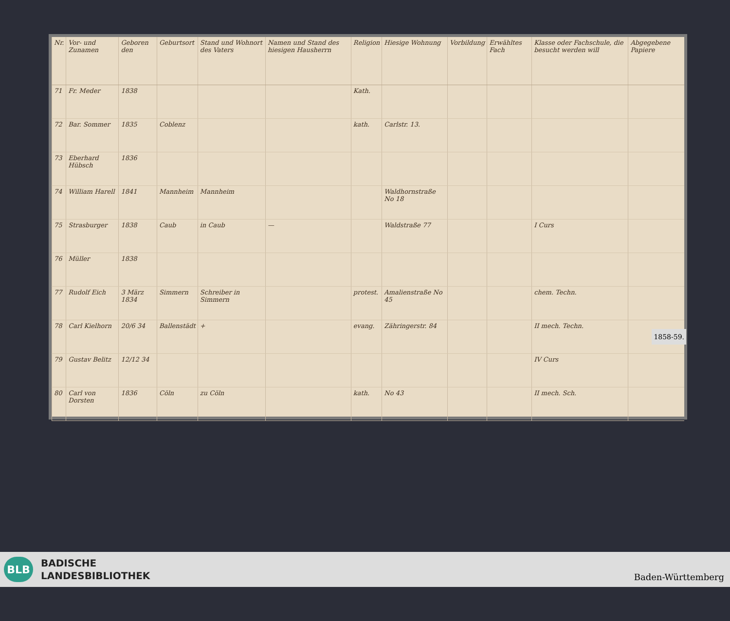| Nr. | Vor- und Zunamen | Geboren den | Geburtsort | Stand und Wohnort des Vaters | Namen und Stand des hiesigen Hausherrn | Religion | Hiesige Wohnung | Vorbildung | Erwähltes Fach | Klasse oder Fachschule, die besucht werden will | Abgegebene Papiere |
| --- | --- | --- | --- | --- | --- | --- | --- | --- | --- | --- | --- |
| 71 | Fr. Meder | 1838 | | | | Kath. | | | | | |
| 72 | Bar. Sommer | 1835 | Coblenz | | | kath. | Carlstr. 13. | | | | |
| 73 | Eberhard Hübsch | 1836 | | | | | | | | | |
| 74 | William Harell | 1841 | Mannheim | Mannheim | | | Waldhornstraße No 18 | | | | |
| 75 | Strasburger | 1838 | Caub | in Caub | — | | Waldstraße 77 | | | I Curs | |
| 76 | Müller | 1838 | | | | | | | | | |
| 77 | Rudolf Eich | 3 März 1834 | Simmern | Schreiber in Simmern | | protest. | Amalienstraße No 45 | | | chem. Techn. | |
| 78 | Carl Kielhorn | 20/6 34 | Ballenstädt | + | | evang. | Zähringerstr. 84 | | | II mech. Techn. | |
| 79 | Gustav Belitz | 12/12 34 | | | | | | | | IV Curs | |
| 80 | Carl von Dorsten | 1836 | Cöln | zu Cöln | | kath. | No 43 | | | II mech. Sch. | |
1858-59.
BLB
BADISCHE
LANDESBIBLIOTHEK
Baden-Württemberg